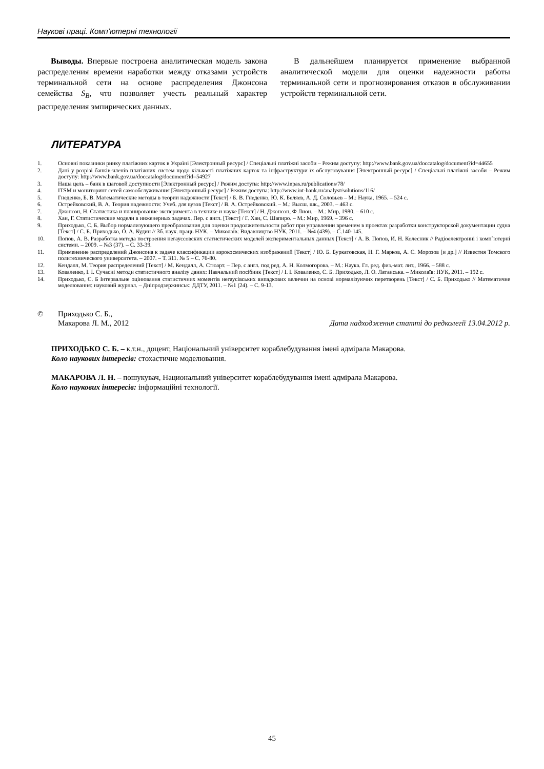Наукові праці. Комп’ютерні технології
Выводы. Впервые построена аналитическая модель закона распределения времени наработки между отказами устройств терминальной сети на основе распределения Джонсона семейства S<sub>B</sub>, что позволяет учесть реальный характер распределения эмпирических данных.
В дальнейшем планируется применение выбранной аналитической модели для оценки надежности работы терминальной сети и прогнозирования отказов в обслуживании устройств терминальной сети.
ЛИТЕРАТУРА
1. Основні показники ринку платіжних карток в Україні [Электронный ресурс] / Спеціальні платіжні засоби – Режим доступу: http://www.bank.gov.ua/doccatalog/document?id=44655
2. Дані у розрізі банків-членів платіжних систем щодо кількості платіжних карток та інфраструктури їх обслуговування [Электронный ресурс] / Спеціальні платіжні засоби – Режим доступу: http://www.bank.gov.ua/doccatalog/document?id=54927
3. Наша цель – банк в шаговой доступности [Электронный ресурс] / Режим доступа: http://www.inpas.ru/publications/78/
4. ITSM и мониторинг сетей самообслуживания [Электронный ресурс] / Режим доступа: http://www.int-bank.ru/analyst/solutions/116/
5. Гнеденко, Б. В. Математические методы в теории надежности [Текст] / Б. В. Гнеденко, Ю. К. Беляев, А. Д. Соловьев – М.: Наука, 1965. – 524 с.
6. Острейковский, В. А. Теория надежности: Учеб. для вузов [Текст] / В. А. Острейковский. – М.: Высш. шк., 2003. – 463 с.
7. Джонсон, Н. Статистика и планирование эксперимента в технике и науке [Текст] / Н. Джонсон, Ф Лион. – М.: Мир, 1980. – 610 с.
8. Хан, Г. Статистические модели в инженерных задачах. Пер. с англ. [Текст] / Г. Хан, С. Шапиро. – М.: Мир, 1969. – 396 с.
9. Приходько, С. Б. Выбор нормализующего преобразования для оценки продолжительности работ при управлении временем в проектах разработки конструкторской документации судна [Текст] / С. Б. Приходько, О. А. Кудин // Зб. наук. праць НУК. – Миколаїв: Видавництво НУК, 2011. – №4 (439). – С.140-145.
10. Попов, А. В. Разработка метода построения негауссовских статистических моделей экспериментальных данных [Текст] / А. В. Попов, И. Н. Колесник // Радіоелектронні і комп`ютерні системи. – 2009. – №3 (37). – С. 33-39.
11. Применение распределений Джонсона к задаче классификации аэрокосмических изображений [Текст] / Ю. Б. Буркатовская, Н. Г. Марков, А. С. Морозов [и др.] // Известия Томского политехнического университета. – 2007. – Т. 311. № 5 – С. 76-80.
12. Кендалл, М. Теория распределений [Текст] / М. Кендалл, А. Стюарт. – Пер. с англ. под ред. А. Н. Колмогорова. – М.: Наука. Гл. ред. физ.-мат. лит., 1966. – 588 с.
13. Коваленко, І. І. Сучасні методи статистичного аналізу даних: Навчальний посібник [Текст] / І. І. Коваленко, С. Б. Приходько, Л. О. Латанська. – Миколаїв: НУК, 2011. – 192 с.
14. Приходько, С. Б Інтервальне оцінювання статистичних моментів негаусівських випадкових величин на основі нормалізуючих перетворень [Текст] / С. Б. Приходько // Математичне моделювання: науковий журнал. – Дніпродзержинськ: ДДТУ, 2011. – №1 (24). – С. 9-13.
© Приходько С. Б.,
Макарова Л. М., 2012 Дата надходження статті до редколегії 13.04.2012 р.
ПРИХОДЬКО С. Б. – к.т.н., доцент, Національний університет кораблебудування імені адмірала Макарова.
Коло наукових інтересів: стохастичне моделювання.
МАКАРОВА Л. Н. – пошукувач, Национальний університет кораблебудування імені адмірала Макарова.
Коло наукових інтересів: інформаційні технології.
45